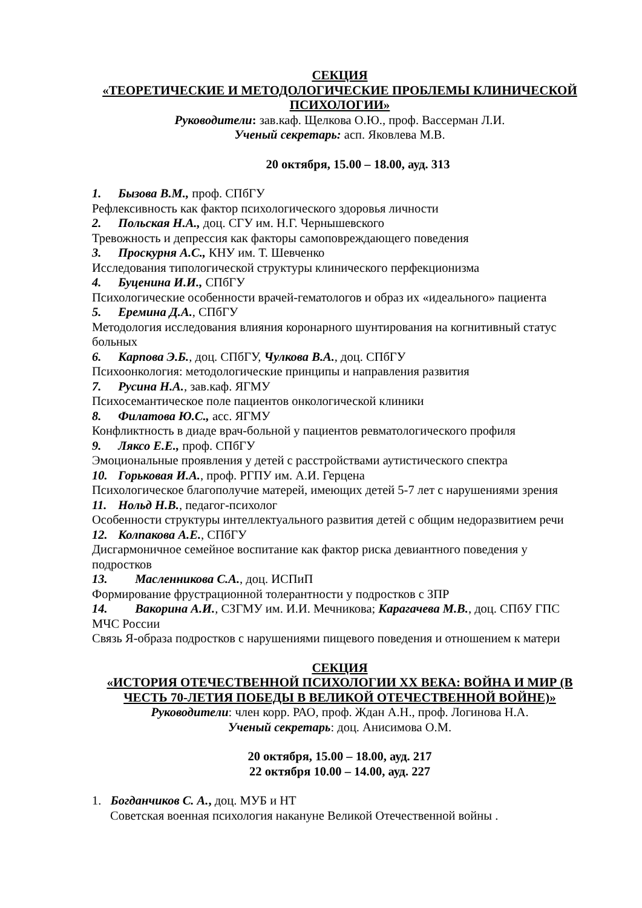СЕКЦИЯ
«ТЕОРЕТИЧЕСКИЕ И МЕТОДОЛОГИЧЕСКИЕ ПРОБЛЕМЫ КЛИНИЧЕСКОЙ ПСИХОЛОГИИ»
Руководители: зав.каф. Щелкова О.Ю., проф. Вассерман Л.И.
Ученый секретарь: асп. Яковлева М.В.
20 октября, 15.00 – 18.00, ауд. 313
1. Бызова В.М., проф. СПбГУ
Рефлексивность как фактор психологического здоровья личности
2. Польская Н.А., доц. СГУ им. Н.Г. Чернышевского
Тревожность и депрессия как факторы самоповреждающего поведения
3. Проскурня А.С., КНУ им. Т. Шевченко
Исследования типологической структуры клинического перфекционизма
4. Буценина И.И., СПбГУ
Психологические особенности врачей-гематологов и образ их «идеального» пациента
5. Еремина Д.А., СПбГУ
Методология исследования влияния коронарного шунтирования на когнитивный статус больных
6. Карпова Э.Б., доц. СПбГУ, Чулкова В.А., доц. СПбГУ
Психоонкология: методологические принципы и направления развития
7. Русина Н.А., зав.каф. ЯГМУ
Психосемантическое поле пациентов онкологической клиники
8. Филатова Ю.С., асс. ЯГМУ
Конфликтность в диаде врач-больной у пациентов ревматологического профиля
9. Ляксо Е.Е., проф. СПбГУ
Эмоциональные проявления у детей с расстройствами аутистического спектра
10. Горьковая И.А., проф. РГПУ им. А.И. Герцена
Психологическое благополучие матерей, имеющих детей 5-7 лет с нарушениями зрения
11. Нольд Н.В., педагог-психолог
Особенности структуры интеллектуального развития детей с общим недоразвитием речи
12. Колпакова А.Е., СПбГУ
Дисгармоничное семейное воспитание как фактор риска девиантного поведения у подростков
13. Масленникова С.А., доц. ИСПиП
Формирование фрустрационной толерантности у подростков с ЗПР
14. Вакорина А.И., СЗГМУ им. И.И. Мечникова; Карагачева М.В., доц. СПбУ ГПС МЧС России
Связь Я-образа подростков с нарушениями пищевого поведения и отношением к матери
СЕКЦИЯ
«ИСТОРИЯ ОТЕЧЕСТВЕННОЙ ПСИХОЛОГИИ XX ВЕКА: ВОЙНА И МИР (В ЧЕСТЬ 70-ЛЕТИЯ ПОБЕДЫ В ВЕЛИКОЙ ОТЕЧЕСТВЕННОЙ ВОЙНЕ)»
Руководители: член корр. РАО, проф. Ждан А.Н., проф. Логинова Н.А.
Ученый секретарь: доц. Анисимова О.М.
20 октября, 15.00 – 18.00, ауд. 217
22 октября 10.00 – 14.00, ауд. 227
1. Богданчиков С. А., доц. МУБ и НТ
Советская военная психология накануне Великой Отечественной войны .